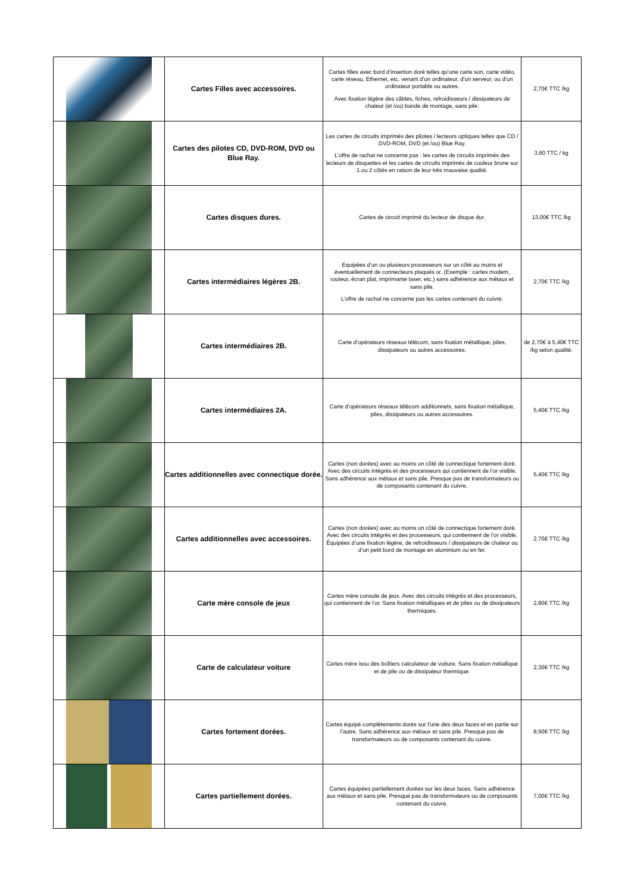| | Cartes Filles avec accessoires. | Cartes filles avec bord d’insertion doré telles qu’une carte son, carte vidéo, carte réseau, Ethernet, etc. venant d’un ordinateur, d’un serveur, ou d’un ordinateur portable ou autres. Avec fixation légère des câbles, fiches, refroidisseurs / dissipateurs de chaleur (et /ou) bande de montage, sans pile. | 2,70€ TTC /kg |
| | Cartes des pilotes CD, DVD-ROM, DVD ou Blue Ray. | Les cartes de circuits imprimés des pilotes / lecteurs optiques telles que CD / DVD-ROM, DVD (et /ou) Blue Ray. L’offre de rachat ne concerne pas : les cartes de circuits imprimés des lecteurs de disquettes et les cartes de circuits imprimés de couleur brune sur 1 ou 2 côtés en raison de leur très mauvaise qualité. | 3,60 TTC / kg |
| | Cartes disques dures. | Cartes de circuit imprimé du lecteur de disque dur. | 13,00€ TTC /kg |
| | Cartes intermédiaires légères 2B. | Equipées d’un ou plusieurs processeurs sur un côté au moins et éventuellement de connecteurs plaqués or. (Exemple : cartes modem, routeur, écran plat, imprimante laser, etc.) sans adhérence aux métaux et sans pile. L’offre de rachat ne concerne pas les cartes contenant du cuivre. | 2,70€ TTC /kg |
| | Cartes intermédiaires 2B. | Carte d’opérateurs réseaux télécom, sans fixation métallique, piles, dissipateurs ou autres accessoires. | de 2,70€ à 5,40€ TTC /kg selon qualité. |
| | Cartes intermédiaires 2A. | Carte d’opérateurs réseaux télécom additionnels, sans fixation métallique, piles, dissipateurs ou autres accessoires. | 5,40€ TTC /kg |
| | Cartes additionnelles avec connectique dorée. | Cartes (non dorées) avec au moins un côté de connectique fortement doré. Avec des circuits intégrés et des processeurs qui contiennent de l’or visible. Sans adhérence aux métaux et sans pile. Presque pas de transformateurs ou de composants contenant du cuivre. | 5,40€ TTC /kg |
| | Cartes additionnelles avec accessoires. | Cartes (non dorées) avec au moins un côté de connectique fortement doré. Avec des circuits intégrés et des processeurs, qui contiennent de l’or visible. Équipées d’une fixation légère, de refroidisseurs / dissipateurs de chaleur ou d’un petit bord de montage en aluminium ou en fer. | 2,70€ TTC /kg |
| | Carte mère console de jeux | Cartes mère console de jeux. Avec des circuits intégrés et des processeurs, qui contiennent de l’or. Sans fixation métalliques et de piles ou de dissipateurs thermiques. | 2,80€ TTC /kg |
| | Carte de calculateur voiture | Cartes mère issu des boîtiers calculateur de voiture. Sans fixation métallique et de pile ou de dissipateur thermique. | 2,30€ TTC /kg |
| | Cartes fortement dorées. | Cartes équipé complètements dorés sur l’une des deux faces et en partie sur l’autre. Sans adhérence aux métaux et sans pile. Presque pas de transformateurs ou de composants contenant du cuivre. | 8,50€ TTC /kg |
| | Cartes partiellement dorées. | Cartes équipées partiellement dorées sur les deux faces. Sans adhérence aux métaux et sans pile. Presque pas de transformateurs ou de composants contenant du cuivre. | 7,00€ TTC /kg |